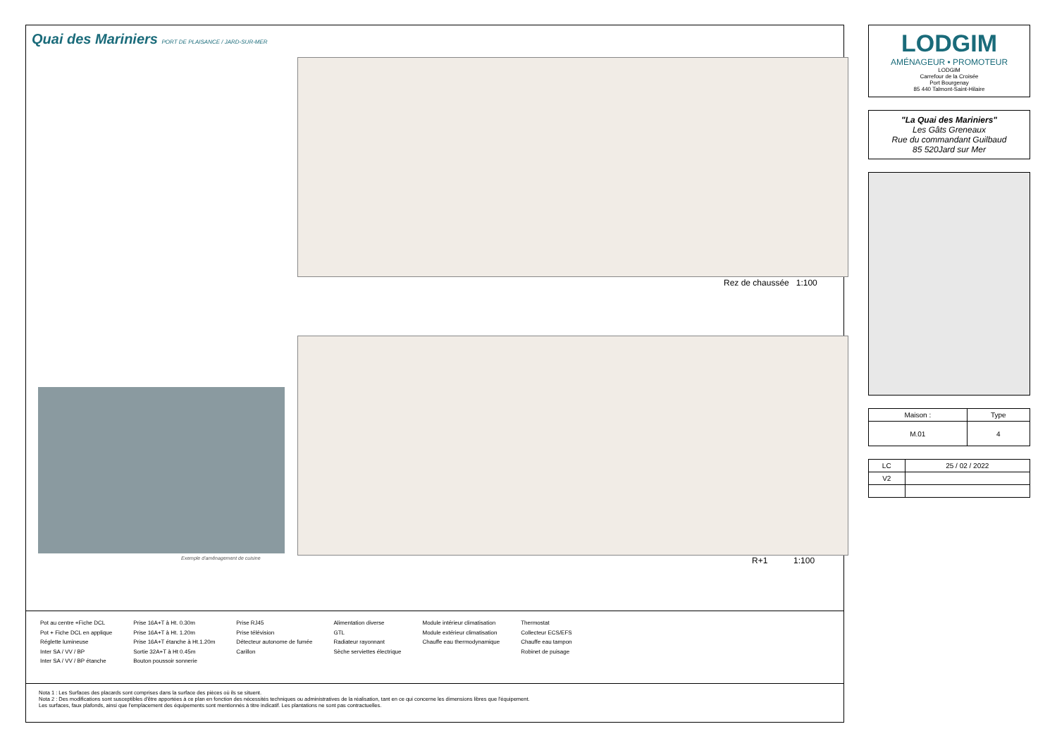Quai des Mariniers PORT DE PLAISANCE / JARD-SUR-MER
Rez de chaussée 1:100
R+1 1:100
Exemple d'aménagement de cuisine
Pot au centre +Fiche DCL
Pot + Fiche DCL en applique
Réglette lumineuse
Inter SA / VV / BP
Inter SA / VV / BP étanche
Prise 16A+T à Ht. 0.30m
Prise 16A+T à Ht. 1.20m
Prise 16A+T étanche à Ht.1.20m
Sortie 32A+T à Ht 0.45m
Bouton poussoir sonnerie
Prise RJ45
Prise télévision
Détecteur autonome de fumée
Carillon
Alimentation diverse
GTL
Radiateur rayonnant
Sèche serviettes électrique
Module intérieur climatisation
Module extérieur climatisation
Chauffe eau thermodynamique
Thermostat
Collecteur ECS/EFS
Chauffe eau tampon
Robinet de puisage
Nota 1 : Les Surfaces des placards sont comprises dans la surface des pièces où ils se situent.
Nota 2 : Des modifications sont susceptibles d'être apportées à ce plan en fonction des nécessités techniques ou administratives de la réalisation, tant en ce qui concerne les dimensions libres que l'équipement.
Les surfaces, faux plafonds, ainsi que l'emplacement des équipements sont mentionnés à titre indicatif. Les plantations ne sont pas contractuelles.
LODGIM
AMÉNAGEUR • PROMOTEUR
LODGIM
Carrefour de la Croisée
Port Bourgenay
85 440 Talmont-Saint-Hilaire
"La Quai des Mariniers"
Les Gâts Greneaux
Rue du commandant Guilbaud
85 520Jard sur Mer
| Maison : | Type |
| M.01 | 4 |
| LC | 25 / 02 / 2022 |
| V2 | |